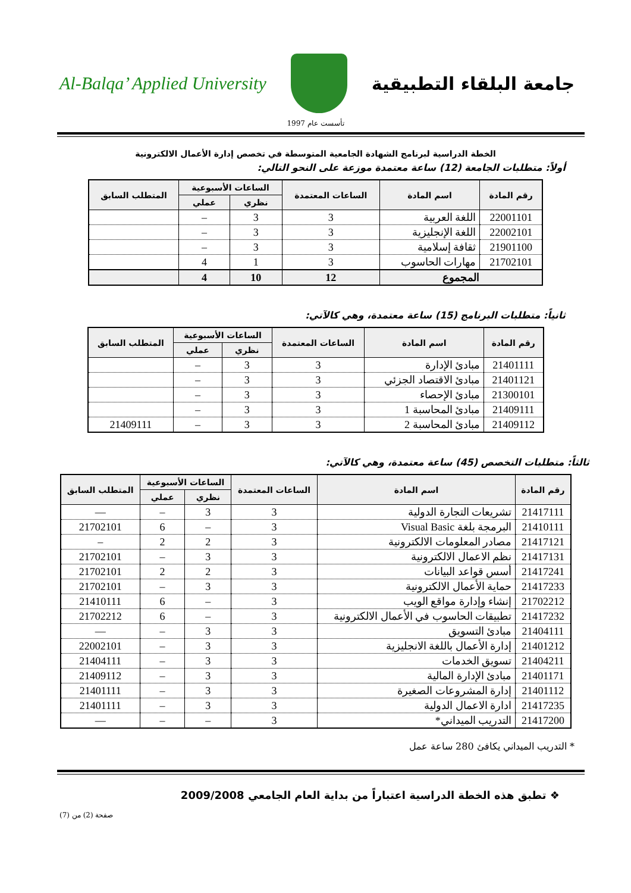جامعة البلقاء التطبيقية Al-Balqa’ Applied University
تأسست عام 1997
الخطة الدراسية لبرنامج الشهادة الجامعية المتوسطة في تخصص إدارة الأعمال الالكترونية
أولاً: متطلبات الجامعة (12) ساعة معتمدة موزعة على النحو التالي:
| رقم المادة | اسم المادة | الساعات المعتمدة | الساعات الأسبوعية | | المتطلب السابق |
| --- | --- | --- | --- | --- | --- |
| | | | نظري | عملي | |
| 22001101 | اللغة العربية | 3 | 3 | – | |
| 22002101 | اللغة الإنجليزية | 3 | 3 | – | |
| 21901100 | ثقافة إسلامية | 3 | 3 | – | |
| 21702101 | مهارات الحاسوب | 3 | 1 | 4 | |
| المجموع | | 12 | 10 | 4 | |
ثانياً: متطلبات البرنامج (15) ساعة معتمدة، وهي كالآتي:
| رقم المادة | اسم المادة | الساعات المعتمدة | الساعات الأسبوعية | | المتطلب السابق |
| --- | --- | --- | --- | --- | --- |
| | | | نظري | عملي | |
| 21401111 | مبادئ الإدارة | 3 | 3 | – | |
| 21401121 | مبادئ الاقتصاد الجزئي | 3 | 3 | – | |
| 21300101 | مبادئ الإحصاء | 3 | 3 | – | |
| 21409111 | مبادئ المحاسبة 1 | 3 | 3 | – | |
| 21409112 | مبادئ المحاسبة 2 | 3 | 3 | – | 21409111 |
ثالثاً: متطلبات التخصص (45) ساعة معتمدة، وهي كالآتي:
| رقم المادة | اسم المادة | الساعات المعتمدة | الساعات الأسبوعية | | المتطلب السابق |
| --- | --- | --- | --- | --- | --- |
| | | | نظري | عملي | |
| 21417111 | تشريعات التجارة الدولية | 3 | 3 | – | — |
| 21410111 | البرمجة بلغة Visual Basic | 3 | – | 6 | 21702101 |
| 21417121 | مصادر المعلومات الالكترونية | 3 | 2 | 2 | – |
| 21417131 | نظم الاعمال الالكترونية | 3 | 3 | – | 21702101 |
| 21417241 | أسس قواعد البيانات | 3 | 2 | 2 | 21702101 |
| 21417233 | حماية الأعمال الالكترونية | 3 | 3 | – | 21702101 |
| 21702212 | إنشاء وإدارة مواقع الويب | 3 | – | 6 | 21410111 |
| 21417232 | تطبيقات الحاسوب في الأعمال الالكترونية | 3 | – | 6 | 21702212 |
| 21404111 | مبادئ التسويق | 3 | 3 | – | — |
| 21401212 | إدارة الأعمال باللغة الانجليزية | 3 | 3 | – | 22002101 |
| 21404211 | تسويق الخدمات | 3 | 3 | – | 21404111 |
| 21401171 | مبادئ الإدارة المالية | 3 | 3 | – | 21409112 |
| 21401112 | إدارة المشروعات الصغيرة | 3 | 3 | – | 21401111 |
| 21417235 | ادارة الاعمال الدولية | 3 | 3 | – | 21401111 |
| 21417200 | التدريب الميداني* | 3 | – | – | — |
* التدريب الميداني يكافئ 280 ساعة عمل
❖ تطبق هذه الخطة الدراسية اعتباراً من بداية العام الجامعي 2009/2008
صفحة (2) من (7)